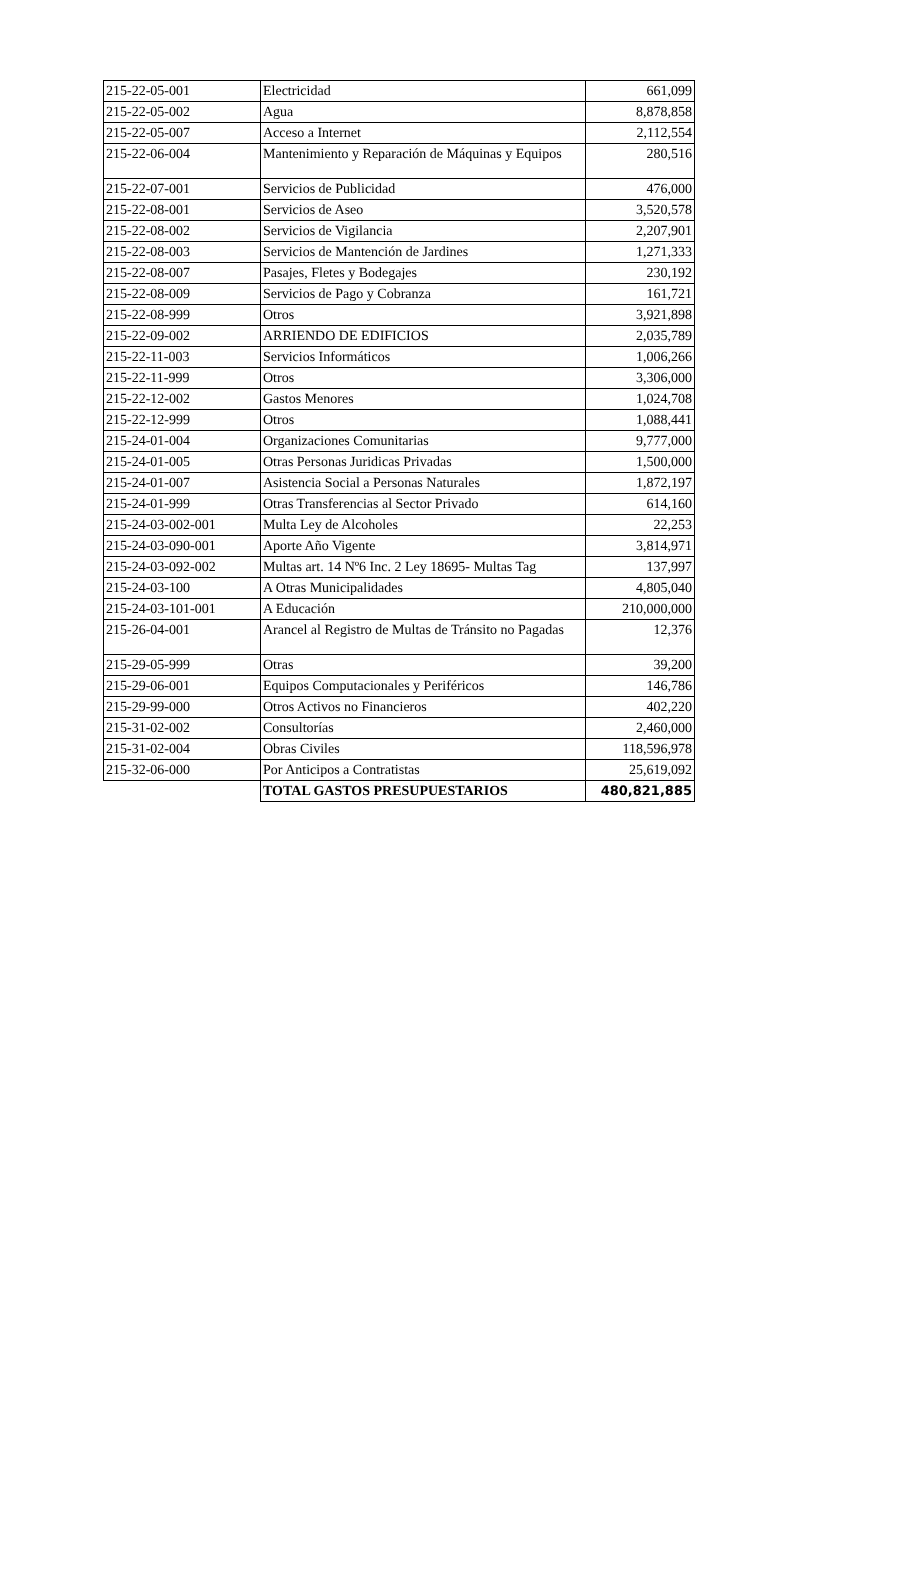| 215-22-05-001 | Electricidad | 661,099 |
| 215-22-05-002 | Agua | 8,878,858 |
| 215-22-05-007 | Acceso a Internet | 2,112,554 |
| 215-22-06-004 | Mantenimiento y Reparación de Máquinas y Equipos | 280,516 |
| 215-22-07-001 | Servicios de Publicidad | 476,000 |
| 215-22-08-001 | Servicios de Aseo | 3,520,578 |
| 215-22-08-002 | Servicios de Vigilancia | 2,207,901 |
| 215-22-08-003 | Servicios de Mantención de Jardines | 1,271,333 |
| 215-22-08-007 | Pasajes, Fletes y Bodegajes | 230,192 |
| 215-22-08-009 | Servicios de Pago y Cobranza | 161,721 |
| 215-22-08-999 | Otros | 3,921,898 |
| 215-22-09-002 | ARRIENDO DE EDIFICIOS | 2,035,789 |
| 215-22-11-003 | Servicios Informáticos | 1,006,266 |
| 215-22-11-999 | Otros | 3,306,000 |
| 215-22-12-002 | Gastos Menores | 1,024,708 |
| 215-22-12-999 | Otros | 1,088,441 |
| 215-24-01-004 | Organizaciones Comunitarias | 9,777,000 |
| 215-24-01-005 | Otras Personas Juridicas Privadas | 1,500,000 |
| 215-24-01-007 | Asistencia Social a Personas Naturales | 1,872,197 |
| 215-24-01-999 | Otras Transferencias al Sector Privado | 614,160 |
| 215-24-03-002-001 | Multa Ley de Alcoholes | 22,253 |
| 215-24-03-090-001 | Aporte Año Vigente | 3,814,971 |
| 215-24-03-092-002 | Multas art. 14 Nº6 Inc. 2 Ley 18695- Multas Tag | 137,997 |
| 215-24-03-100 | A Otras Municipalidades | 4,805,040 |
| 215-24-03-101-001 | A Educación | 210,000,000 |
| 215-26-04-001 | Arancel al Registro de Multas de Tránsito no Pagadas | 12,376 |
| 215-29-05-999 | Otras | 39,200 |
| 215-29-06-001 | Equipos Computacionales y Periféricos | 146,786 |
| 215-29-99-000 | Otros Activos no Financieros | 402,220 |
| 215-31-02-002 | Consultorías | 2,460,000 |
| 215-31-02-004 | Obras Civiles | 118,596,978 |
| 215-32-06-000 | Por Anticipos a Contratistas | 25,619,092 |
| | TOTAL GASTOS PRESUPUESTARIOS | 480,821,885 |